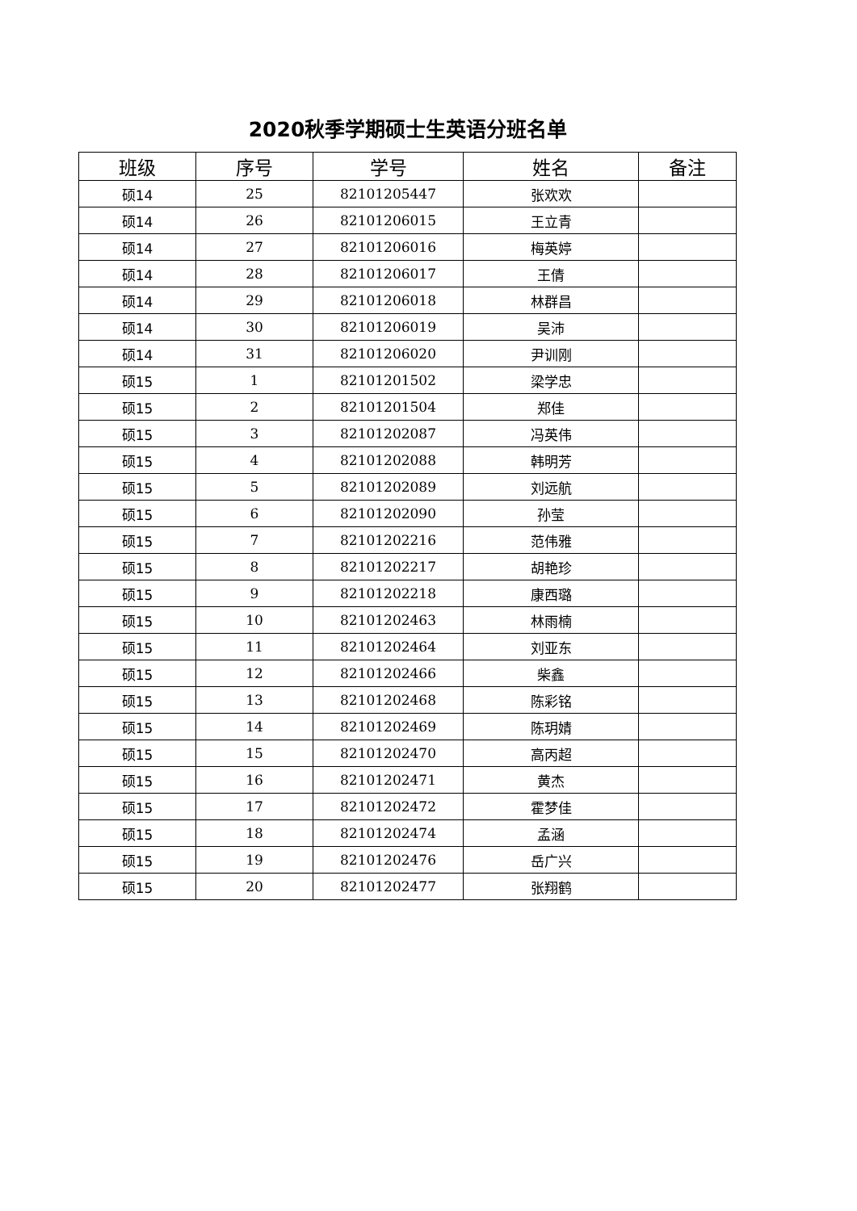2020秋季学期硕士生英语分班名单
| 班级 | 序号 | 学号 | 姓名 | 备注 |
| --- | --- | --- | --- | --- |
| 硕14 | 25 | 82101205447 | 张欢欢 | |
| 硕14 | 26 | 82101206015 | 王立青 | |
| 硕14 | 27 | 82101206016 | 梅英婷 | |
| 硕14 | 28 | 82101206017 | 王倩 | |
| 硕14 | 29 | 82101206018 | 林群昌 | |
| 硕14 | 30 | 82101206019 | 吴沛 | |
| 硕14 | 31 | 82101206020 | 尹训刚 | |
| 硕15 | 1 | 82101201502 | 梁学忠 | |
| 硕15 | 2 | 82101201504 | 郑佳 | |
| 硕15 | 3 | 82101202087 | 冯英伟 | |
| 硕15 | 4 | 82101202088 | 韩明芳 | |
| 硕15 | 5 | 82101202089 | 刘远航 | |
| 硕15 | 6 | 82101202090 | 孙莹 | |
| 硕15 | 7 | 82101202216 | 范伟雅 | |
| 硕15 | 8 | 82101202217 | 胡艳珍 | |
| 硕15 | 9 | 82101202218 | 康西璐 | |
| 硕15 | 10 | 82101202463 | 林雨楠 | |
| 硕15 | 11 | 82101202464 | 刘亚东 | |
| 硕15 | 12 | 82101202466 | 柴鑫 | |
| 硕15 | 13 | 82101202468 | 陈彩铭 | |
| 硕15 | 14 | 82101202469 | 陈玥婧 | |
| 硕15 | 15 | 82101202470 | 高丙超 | |
| 硕15 | 16 | 82101202471 | 黄杰 | |
| 硕15 | 17 | 82101202472 | 霍梦佳 | |
| 硕15 | 18 | 82101202474 | 孟涵 | |
| 硕15 | 19 | 82101202476 | 岳广兴 | |
| 硕15 | 20 | 82101202477 | 张翔鹤 | |